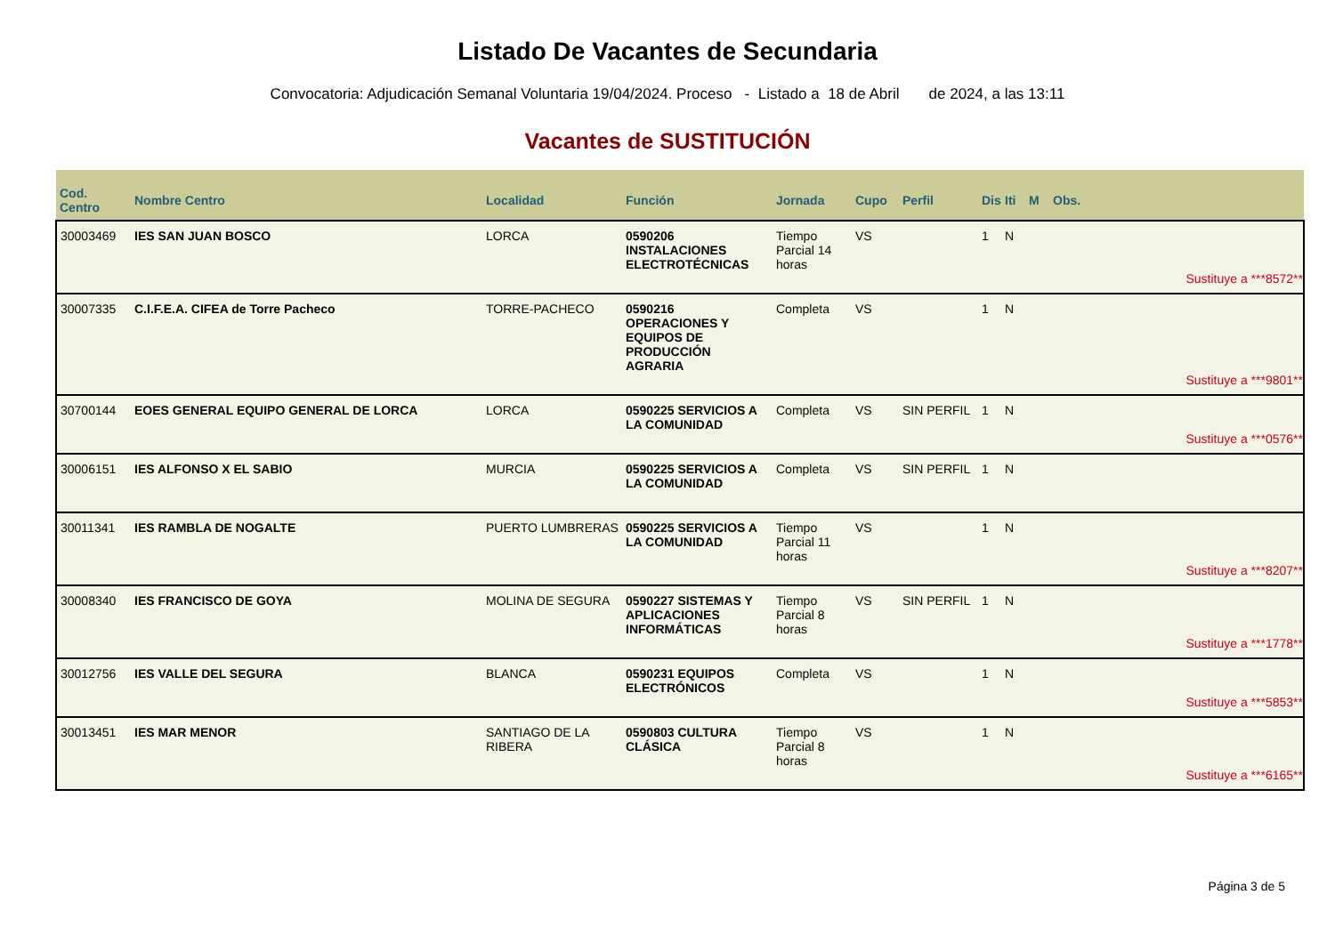Listado De Vacantes de Secundaria
Convocatoria: Adjudicación Semanal Voluntaria 19/04/2024. Proceso - Listado a 18 de Abril de 2024, a las 13:11
Vacantes de SUSTITUCIÓN
| Cod. Centro | Nombre Centro | Localidad | Función | Jornada | Cupo | Perfil | Dis | Iti | M | Obs. |
| --- | --- | --- | --- | --- | --- | --- | --- | --- | --- | --- |
| 30003469 | IES SAN JUAN BOSCO | LORCA | 0590206 INSTALACIONES ELECTROTÉCNICAS | Tiempo Parcial 14 horas | VS | | 1 | N | | |
| Sustituye a ***8572** | | | | | | | | | | |
| 30007335 | C.I.F.E.A. CIFEA de Torre Pacheco | TORRE-PACHECO | 0590216 OPERACIONES Y EQUIPOS DE PRODUCCIÓN AGRARIA | Completa | VS | | 1 | N | | |
| Sustituye a ***9801** | | | | | | | | | | |
| 30700144 | EOES GENERAL EQUIPO GENERAL DE LORCA | LORCA | 0590225 SERVICIOS A LA COMUNIDAD | Completa | VS | SIN PERFIL | 1 | N | | |
| Sustituye a ***0576** | | | | | | | | | | |
| 30006151 | IES ALFONSO X EL SABIO | MURCIA | 0590225 SERVICIOS A LA COMUNIDAD | Completa | VS | SIN PERFIL | 1 | N | | |
| 30011341 | IES RAMBLA DE NOGALTE | PUERTO LUMBRERAS | 0590225 SERVICIOS A LA COMUNIDAD | Tiempo Parcial 11 horas | VS | | 1 | N | | |
| Sustituye a ***8207** | | | | | | | | | | |
| 30008340 | IES FRANCISCO DE GOYA | MOLINA DE SEGURA | 0590227 SISTEMAS Y APLICACIONES INFORMÁTICAS | Tiempo Parcial 8 horas | VS | SIN PERFIL | 1 | N | | |
| Sustituye a ***1778** | | | | | | | | | | |
| 30012756 | IES VALLE DEL SEGURA | BLANCA | 0590231 EQUIPOS ELECTRÓNICOS | Completa | VS | | 1 | N | | |
| Sustituye a ***5853** | | | | | | | | | | |
| 30013451 | IES MAR MENOR | SANTIAGO DE LA RIBERA | 0590803 CULTURA CLÁSICA | Tiempo Parcial 8 horas | VS | | 1 | N | | |
| Sustituye a ***6165** | | | | | | | | | | |
Página 3 de 5